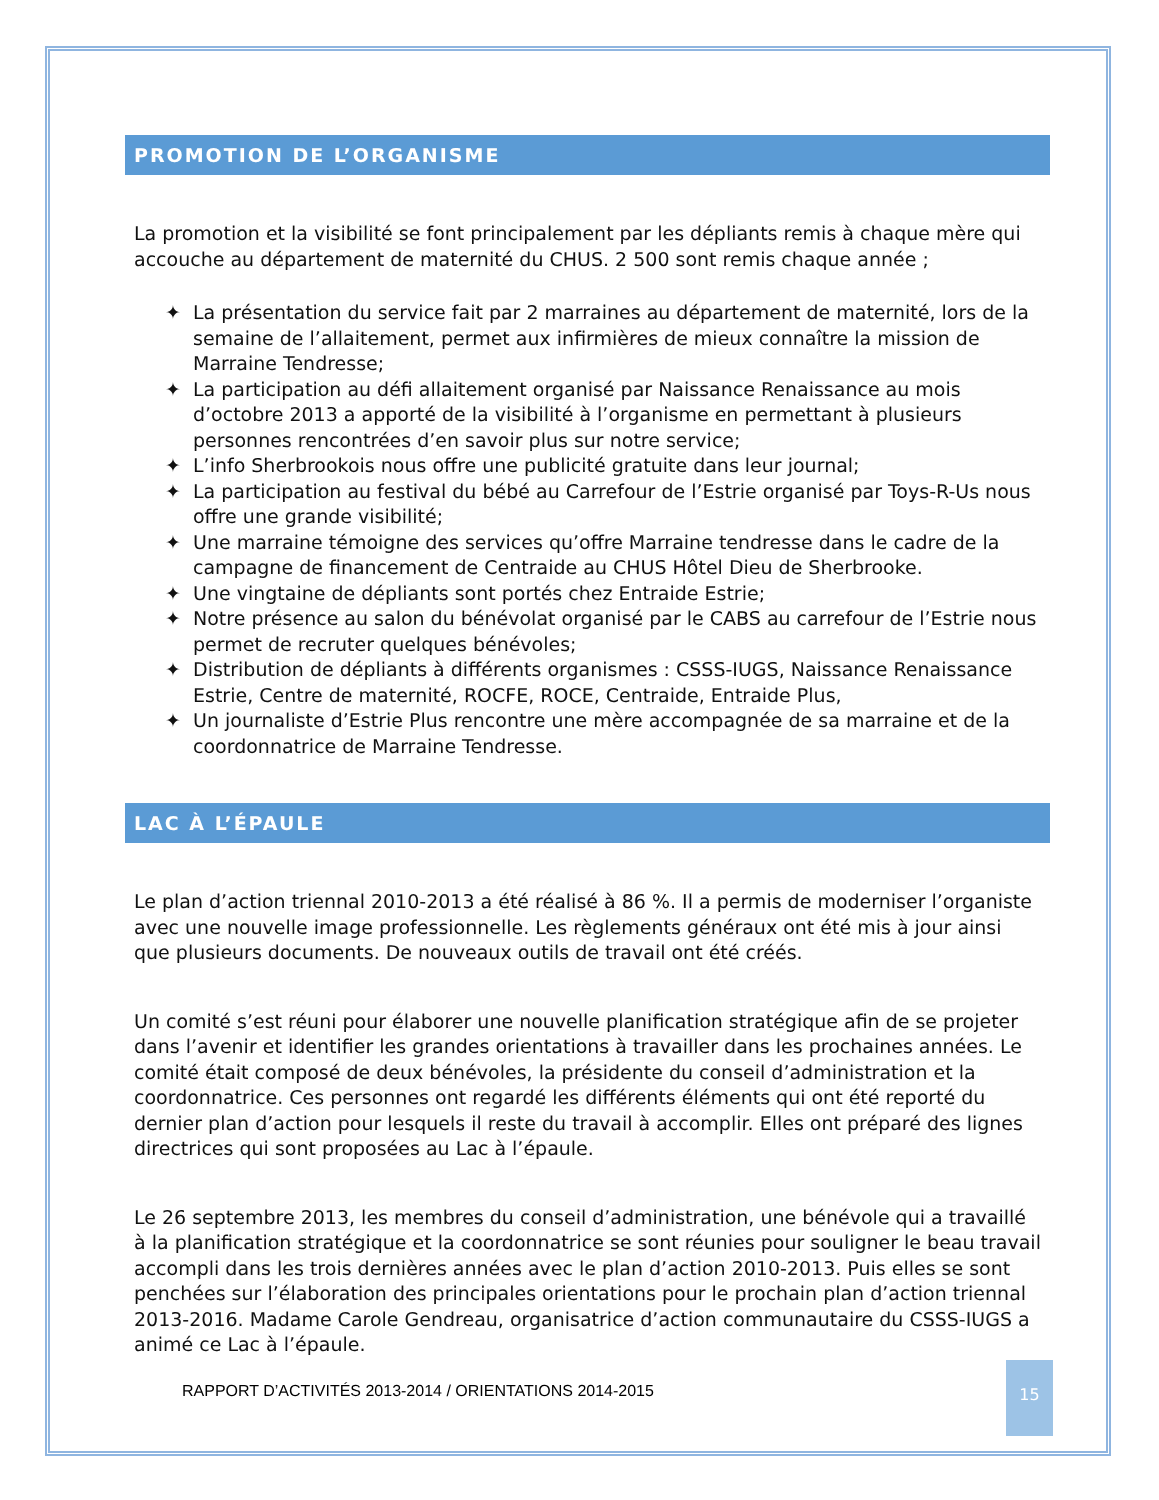PROMOTION DE L’ORGANISME
La promotion et la visibilité se font principalement par les dépliants remis à chaque mère qui accouche au département de maternité du CHUS. 2 500 sont remis chaque année ;
✦ La présentation du service fait par 2 marraines au département de maternité, lors de la semaine de l’allaitement, permet aux infirmières de mieux connaître la mission de Marraine Tendresse;
✦ La participation au défi allaitement organisé par Naissance Renaissance au mois d’octobre 2013 a apporté de la visibilité à l’organisme en permettant à plusieurs personnes rencontrées d’en savoir plus sur notre service;
✦ L’info Sherbrookois nous offre une publicité gratuite dans leur journal;
✦ La participation au festival du bébé au Carrefour de l’Estrie organisé par Toys-R-Us nous offre une grande visibilité;
✦ Une marraine témoigne des services qu’offre Marraine tendresse dans le cadre de la campagne de financement de Centraide au CHUS Hôtel Dieu de Sherbrooke.
✦ Une vingtaine de dépliants sont portés chez Entraide Estrie;
✦ Notre présence au salon du bénévolat organisé par le CABS au carrefour de l’Estrie nous permet de recruter quelques bénévoles;
✦ Distribution de dépliants à différents organismes : CSSS-IUGS, Naissance Renaissance Estrie, Centre de maternité, ROCFE, ROCE, Centraide, Entraide Plus,
✦ Un journaliste d’Estrie Plus rencontre une mère accompagnée de sa marraine et de la coordonnatrice de Marraine Tendresse.
LAC À L’ÉPAULE
Le plan d’action triennal 2010-2013 a été réalisé à 86 %. Il a permis de moderniser l’organiste avec une nouvelle image professionnelle. Les règlements généraux ont été mis à jour ainsi que plusieurs documents. De nouveaux outils de travail ont été créés.
Un comité s’est réuni pour élaborer une nouvelle planification stratégique afin de se projeter dans l’avenir et identifier les grandes orientations à travailler dans les prochaines années. Le comité était composé de deux bénévoles, la présidente du conseil d’administration et la coordonnatrice. Ces personnes ont regardé les différents éléments qui ont été reporté du dernier plan d’action pour lesquels il reste du travail à accomplir. Elles ont préparé des lignes directrices qui sont proposées au Lac à l’épaule.
Le 26 septembre 2013, les membres du conseil d’administration, une bénévole qui a travaillé à la planification stratégique et la coordonnatrice se sont réunies pour souligner le beau travail accompli dans les trois dernières années avec le plan d’action 2010-2013. Puis elles se sont penchées sur l’élaboration des principales orientations pour le prochain plan d’action triennal 2013-2016. Madame Carole Gendreau, organisatrice d’action communautaire du CSSS-IUGS a animé ce Lac à l’épaule.
RAPPORT D’ACTIVITÉS 2013-2014 / ORIENTATIONS 2014-2015
15